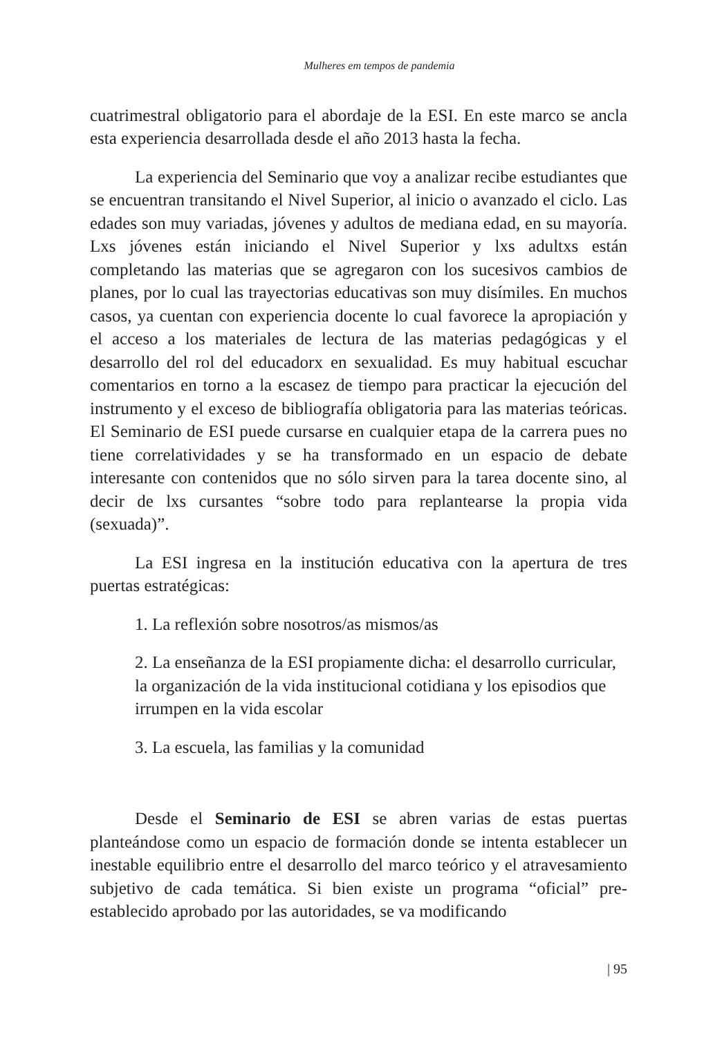Mulheres em tempos de pandemia
cuatrimestral obligatorio para el abordaje de la ESI. En este marco se ancla esta experiencia desarrollada desde el año 2013 hasta la fecha.
La experiencia del Seminario que voy a analizar recibe estudiantes que se encuentran transitando el Nivel Superior, al inicio o avanzado el ciclo. Las edades son muy variadas, jóvenes y adultos de mediana edad, en su mayoría. Lxs jóvenes están iniciando el Nivel Superior y lxs adultxs están completando las materias que se agregaron con los sucesivos cambios de planes, por lo cual las trayectorias educativas son muy disímiles. En muchos casos, ya cuentan con experiencia docente lo cual favorece la apropiación y el acceso a los materiales de lectura de las materias pedagógicas y el desarrollo del rol del educadorx en sexualidad. Es muy habitual escuchar comentarios en torno a la escasez de tiempo para practicar la ejecución del instrumento y el exceso de bibliografía obligatoria para las materias teóricas. El Seminario de ESI puede cursarse en cualquier etapa de la carrera pues no tiene correlatividades y se ha transformado en un espacio de debate interesante con contenidos que no sólo sirven para la tarea docente sino, al decir de lxs cursantes “sobre todo para replantearse la propia vida (sexuada)”.
La ESI ingresa en la institución educativa con la apertura de tres puertas estratégicas:
1. La reflexión sobre nosotros/as mismos/as
2. La enseñanza de la ESI propiamente dicha: el desarrollo curricular, la organización de la vida institucional cotidiana y los episodios que irrumpen en la vida escolar
3. La escuela, las familias y la comunidad
Desde el Seminario de ESI se abren varias de estas puertas planteándose como un espacio de formación donde se intenta establecer un inestable equilibrio entre el desarrollo del marco teórico y el atravesamiento subjetivo de cada temática. Si bien existe un programa “oficial” pre- establecido aprobado por las autoridades, se va modificando
| 95